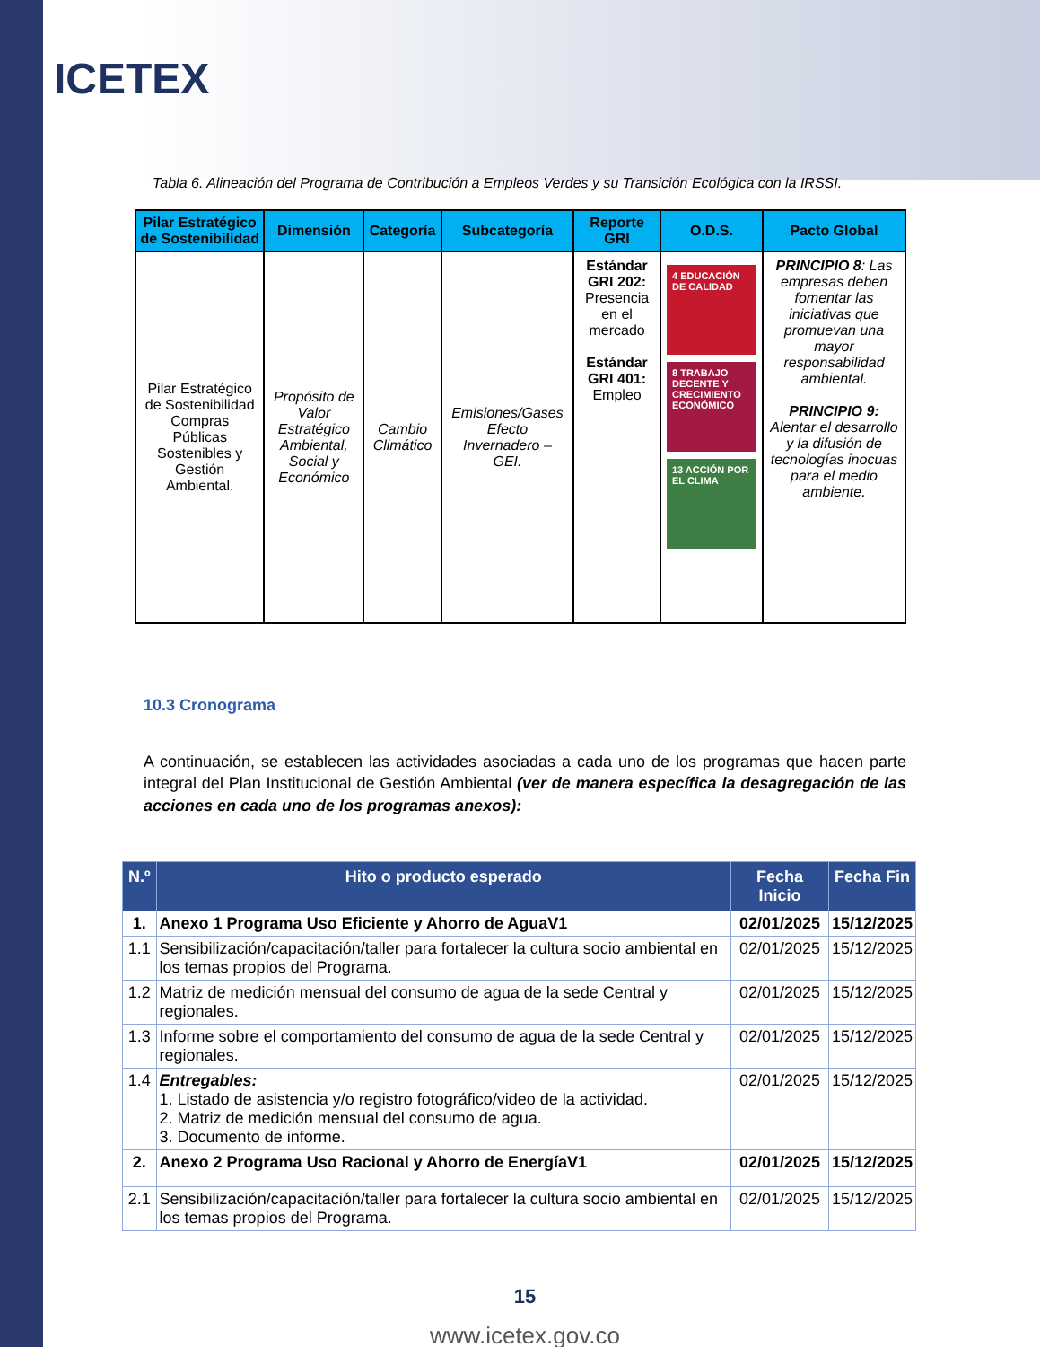ICETEX
Tabla 6. Alineación del Programa de Contribución a Empleos Verdes y su Transición Ecológica con la IRSSI.
| Pilar Estratégico de Sostenibilidad | Dimensión | Categoría | Subcategoría | Reporte GRI | O.D.S. | Pacto Global |
| --- | --- | --- | --- | --- | --- | --- |
| Pilar Estratégico de Sostenibilidad Compras Públicas Sostenibles y Gestión Ambiental. | Propósito de Valor Estratégico Ambiental, Social y Económico | Cambio Climático | Emisiones/Gases Efecto Invernadero – GEI. | Estándar GRI 202: Presencia en el mercado Estándar GRI 401: Empleo | 4 EDUCACIÓN DE CALIDAD 8 TRABAJO DECENTE Y CRECIMIENTO ECONÓMICO 13 ACCIÓN POR EL CLIMA | PRINCIPIO 8 : Las empresas deben fomentar las iniciativas que promuevan una mayor responsabilidad ambiental. PRINCIPIO 9: Alentar el desarrollo y la difusión de tecnologías inocuas para el medio ambiente. |
10.3 Cronograma
A continuación, se establecen las actividades asociadas a cada uno de los programas que hacen parte integral del Plan Institucional de Gestión Ambiental (ver de manera específica la desagregación de las acciones en cada uno de los programas anexos):
| N.º | Hito o producto esperado | Fecha Inicio | Fecha Fin |
| --- | --- | --- | --- |
| 1. | Anexo 1 Programa Uso Eficiente y Ahorro de AguaV1 | 02/01/2025 | 15/12/2025 |
| 1.1 | Sensibilización/capacitación/taller para fortalecer la cultura socio ambiental en los temas propios del Programa. | 02/01/2025 | 15/12/2025 |
| 1.2 | Matriz de medición mensual del consumo de agua de la sede Central y regionales. | 02/01/2025 | 15/12/2025 |
| 1.3 | Informe sobre el comportamiento del consumo de agua de la sede Central y regionales. | 02/01/2025 | 15/12/2025 |
| 1.4 | Entregables: 1. Listado de asistencia y/o registro fotográfico/video de la actividad. 2. Matriz de medición mensual del consumo de agua. 3. Documento de informe. | 02/01/2025 | 15/12/2025 |
| 2. | Anexo 2 Programa Uso Racional y Ahorro de EnergíaV1 | 02/01/2025 | 15/12/2025 |
| 2.1 | Sensibilización/capacitación/taller para fortalecer la cultura socio ambiental en los temas propios del Programa. | 02/01/2025 | 15/12/2025 |
15
www.icetex.gov.co